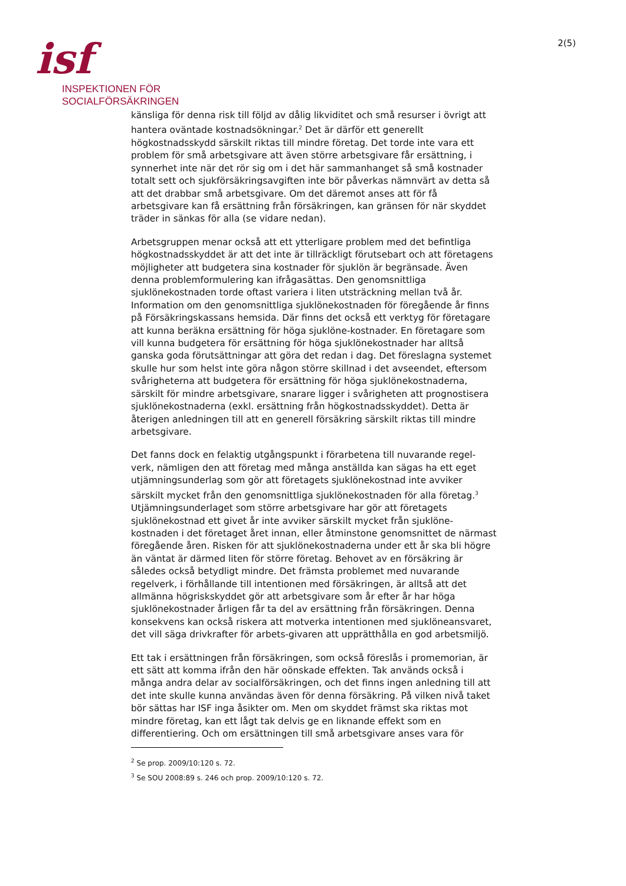isf
INSPEKTIONEN FÖR
SOCIALFÖRSÄKRINGEN
2(5)
känsliga för denna risk till följd av dålig likviditet och små resurser i övrigt att hantera oväntade kostnadsökningar.<sup>2</sup> Det är därför ett generellt högkostnadsskydd särskilt riktas till mindre företag. Det torde inte vara ett problem för små arbetsgivare att även större arbetsgivare får ersättning, i synnerhet inte när det rör sig om i det här sammanhanget så små kostnader totalt sett och sjukförsäkringsavgiften inte bör påverkas nämnvärt av detta så att det drabbar små arbetsgivare. Om det däremot anses att för få arbetsgivare kan få ersättning från försäkringen, kan gränsen för när skyddet träder in sänkas för alla (se vidare nedan).
Arbetsgruppen menar också att ett ytterligare problem med det befintliga högkostnadsskyddet är att det inte är tillräckligt förutsebart och att företagens möjligheter att budgetera sina kostnader för sjuklön är begränsade. Även denna problemformulering kan ifrågasättas. Den genomsnittliga sjuklönekostnaden torde oftast variera i liten utsträckning mellan två år. Information om den genomsnittliga sjuklönekostnaden för föregående år finns på Försäkringskassans hemsida. Där finns det också ett verktyg för företagare att kunna beräkna ersättning för höga sjuklöne-kostnader. En företagare som vill kunna budgetera för ersättning för höga sjuklönekostnader har alltså ganska goda förutsättningar att göra det redan i dag. Det föreslagna systemet skulle hur som helst inte göra någon större skillnad i det avseendet, eftersom svårigheterna att budgetera för ersättning för höga sjuklönekostnaderna, särskilt för mindre arbetsgivare, snarare ligger i svårigheten att prognostisera sjuklönekostnaderna (exkl. ersättning från högkostnadsskyddet). Detta är återigen anledningen till att en generell försäkring särskilt riktas till mindre arbetsgivare.
Det fanns dock en felaktig utgångspunkt i förarbetena till nuvarande regel-verk, nämligen den att företag med många anställda kan sägas ha ett eget utjämningsunderlag som gör att företagets sjuklönekostnad inte avviker särskilt mycket från den genomsnittliga sjuklönekostnaden för alla företag.<sup>3</sup> Utjämningsunderlaget som större arbetsgivare har gör att företagets sjuklönekostnad ett givet år inte avviker särskilt mycket från sjuklöne-kostnaden i det företaget året innan, eller åtminstone genomsnittet de närmast föregående åren. Risken för att sjuklönekostnaderna under ett år ska bli högre än väntat är därmed liten för större företag. Behovet av en försäkring är således också betydligt mindre. Det främsta problemet med nuvarande regelverk, i förhållande till intentionen med försäkringen, är alltså att det allmänna högriskskyddet gör att arbetsgivare som år efter år har höga sjuklönekostnader årligen får ta del av ersättning från försäkringen. Denna konsekvens kan också riskera att motverka intentionen med sjuklöneansvaret, det vill säga drivkrafter för arbets-givaren att upprätthålla en god arbetsmiljö.
Ett tak i ersättningen från försäkringen, som också föreslås i promemorian, är ett sätt att komma ifrån den här oönskade effekten. Tak används också i många andra delar av socialförsäkringen, och det finns ingen anledning till att det inte skulle kunna användas även för denna försäkring. På vilken nivå taket bör sättas har ISF inga åsikter om. Men om skyddet främst ska riktas mot mindre företag, kan ett lågt tak delvis ge en liknande effekt som en differentiering. Och om ersättningen till små arbetsgivare anses vara för
<sup>2</sup> Se prop. 2009/10:120 s. 72.
<sup>3</sup> Se SOU 2008:89 s. 246 och prop. 2009/10:120 s. 72.